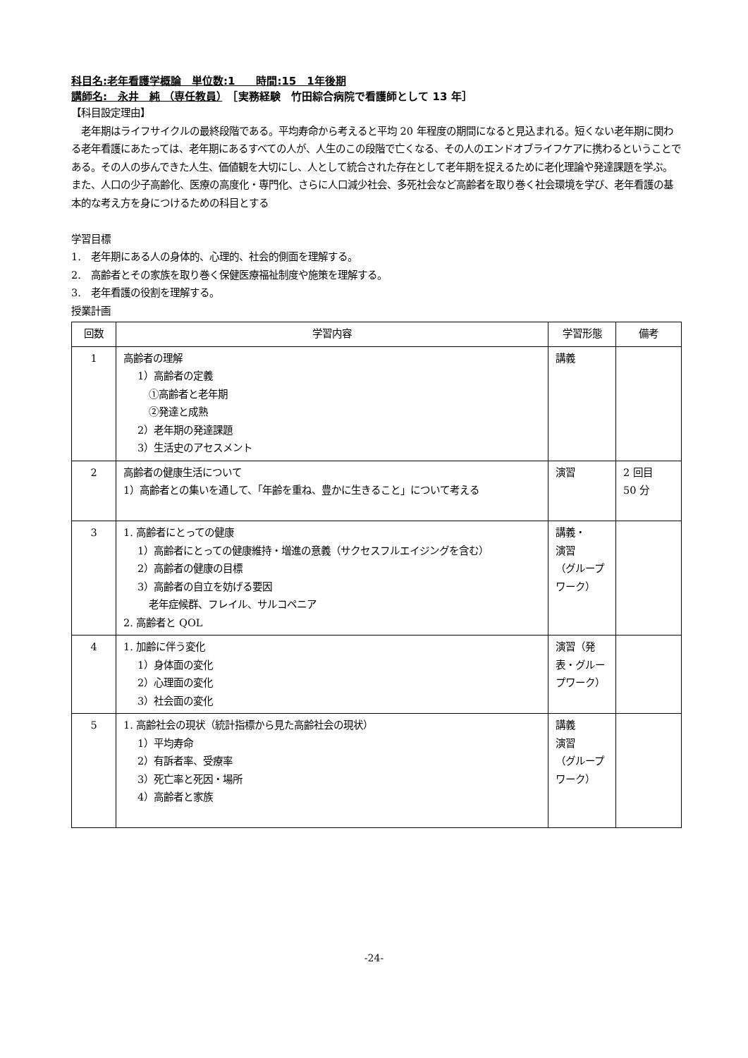科目名:老年看護学概論　単位数:1　　時間:15　1年後期
講師名:　永井　純 （専任教員）　［実務経験　竹田綜合病院で看護師として 13 年］
【科目設定理由】
　老年期はライフサイクルの最終段階である。平均寿命から考えると平均 20 年程度の期間になると見込まれる。短くない老年期に関わる老年看護にあたっては、老年期にあるすべての人が、人生のこの段階で亡くなる、その人のエンドオブライフケアに携わるということである。その人の歩んできた人生、価値観を大切にし、人として統合された存在として老年期を捉えるために老化理論や発達課題を学ぶ。また、人口の少子高齢化、医療の高度化・専門化、さらに人口減少社会、多死社会など高齢者を取り巻く社会環境を学び、老年看護の基本的な考え方を身につけるための科目とする
学習目標
1.　老年期にある人の身体的、心理的、社会的側面を理解する。
2.　高齢者とその家族を取り巻く保健医療福祉制度や施策を理解する。
3.　老年看護の役割を理解する。
授業計画
| 回数 | 学習内容 | 学習形態 | 備考 |
| --- | --- | --- | --- |
| 1 | 高齢者の理解 1）高齢者の定義 ①高齢者と老年期 ②発達と成熟 2）老年期の発達課題 3）生活史のアセスメント | 講義 | |
| 2 | 高齢者の健康生活について 1）高齢者との集いを通して、「年齢を重ね、豊かに生きること」について考える | 演習 | 2 回目 50 分 |
| 3 | 1. 高齢者にとっての健康 1）高齢者にとっての健康維持・増進の意義（サクセスフルエイジングを含む） 2）高齢者の健康の目標 3）高齢者の自立を妨げる要因 老年症候群、フレイル、サルコペニア 2. 高齢者と QOL | 講義・ 演習 （グループワーク） | |
| 4 | 1. 加齢に伴う変化 1）身体面の変化 2）心理面の変化 3）社会面の変化 | 演習（発表・グループワーク） | |
| 5 | 1. 高齢社会の現状（統計指標から見た高齢社会の現状） 1）平均寿命 2）有訴者率、受療率 3）死亡率と死因・場所 4）高齢者と家族 | 講義 演習 （グループワーク） | |
-24-